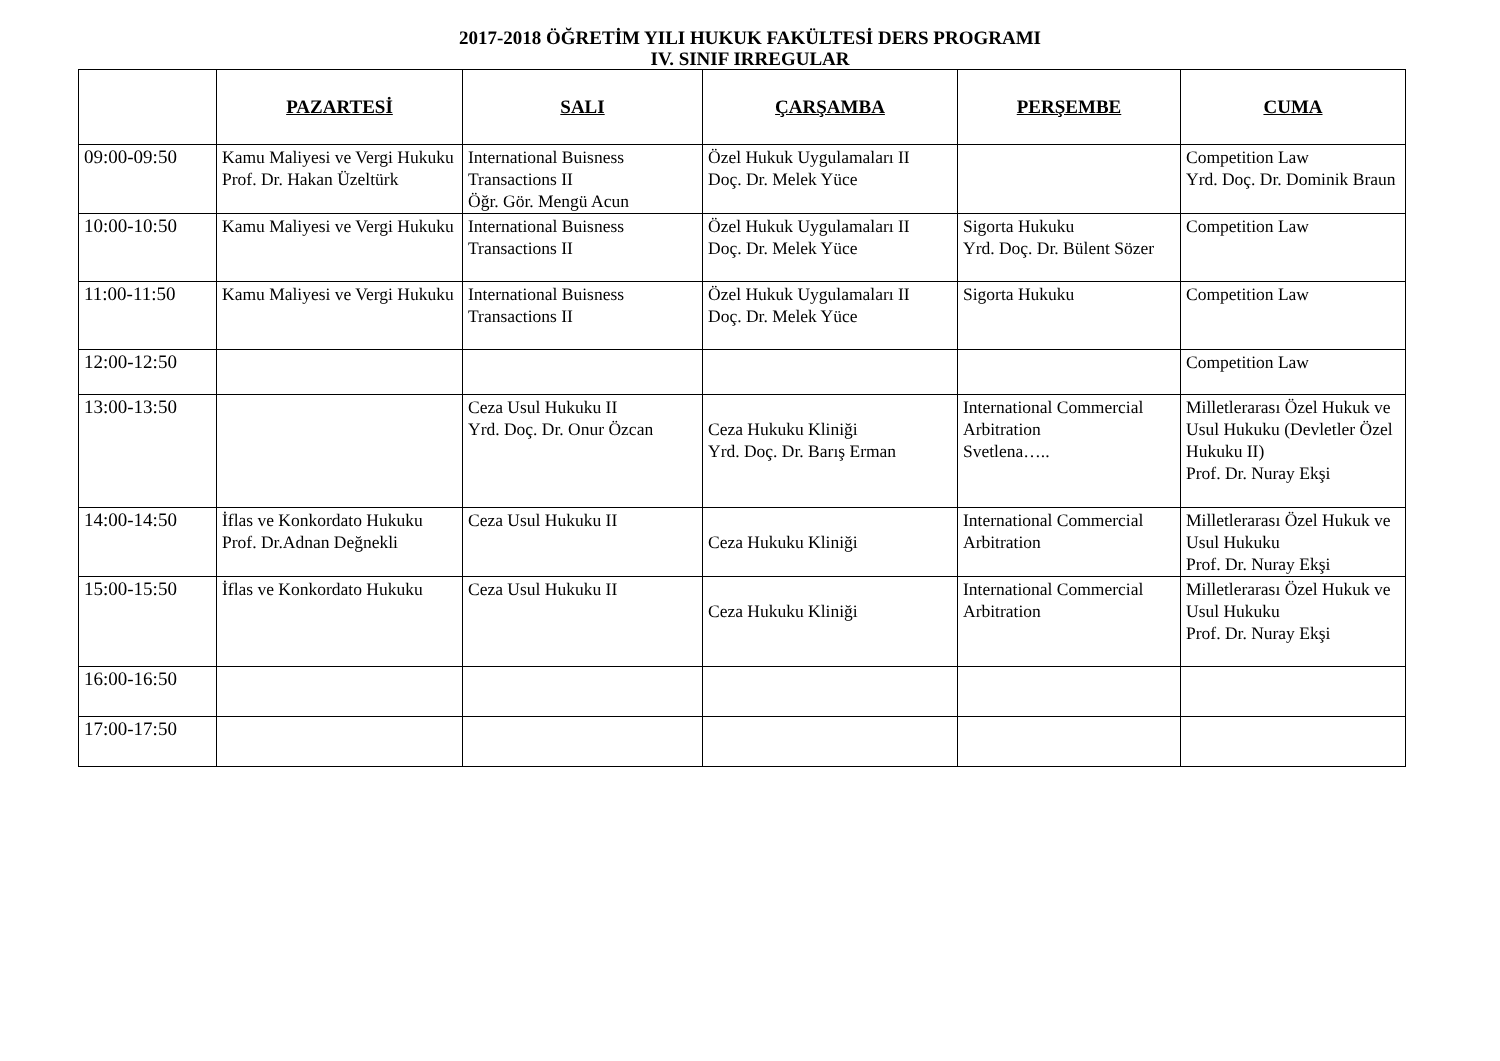2017-2018 ÖĞRETİM YILI HUKUK FAKÜLTESİ DERS PROGRAMI
IV. SINIF IRREGULAR
| | PAZARTESİ | SALI | ÇARŞAMBA | PERŞEMBE | CUMA |
| --- | --- | --- | --- | --- | --- |
| 09:00-09:50 | Kamu Maliyesi ve Vergi Hukuku Prof. Dr. Hakan Üzeltürk | International Buisness Transactions II Öğr. Gör. Mengü Acun | Özel Hukuk Uygulamaları II Doç. Dr. Melek Yüce | | Competition Law Yrd. Doç. Dr. Dominik Braun |
| 10:00-10:50 | Kamu Maliyesi ve Vergi Hukuku | International Buisness Transactions II | Özel Hukuk Uygulamaları II Doç. Dr. Melek Yüce | Sigorta Hukuku Yrd. Doç. Dr. Bülent Sözer | Competition Law |
| 11:00-11:50 | Kamu Maliyesi ve Vergi Hukuku | International Buisness Transactions II | Özel Hukuk Uygulamaları II Doç. Dr. Melek Yüce | Sigorta Hukuku | Competition Law |
| 12:00-12:50 | | | | | Competition Law |
| 13:00-13:50 | | Ceza Usul Hukuku II Yrd. Doç. Dr. Onur Özcan | Ceza Hukuku Kliniği Yrd. Doç. Dr. Barış Erman | International Commercial Arbitration Svetlena….. | Milletlerarası Özel Hukuk ve Usul Hukuku (Devletler Özel Hukuku II) Prof. Dr. Nuray Ekşi |
| 14:00-14:50 | İflas ve Konkordato Hukuku Prof. Dr.Adnan Değnekli | Ceza Usul Hukuku II | Ceza Hukuku Kliniği | International Commercial Arbitration | Milletlerarası Özel Hukuk ve Usul Hukuku Prof. Dr. Nuray Ekşi |
| 15:00-15:50 | İflas ve Konkordato Hukuku | Ceza Usul Hukuku II | Ceza Hukuku Kliniği | International Commercial Arbitration | Milletlerarası Özel Hukuk ve Usul Hukuku Prof. Dr. Nuray Ekşi |
| 16:00-16:50 | | | | | |
| 17:00-17:50 | | | | | |